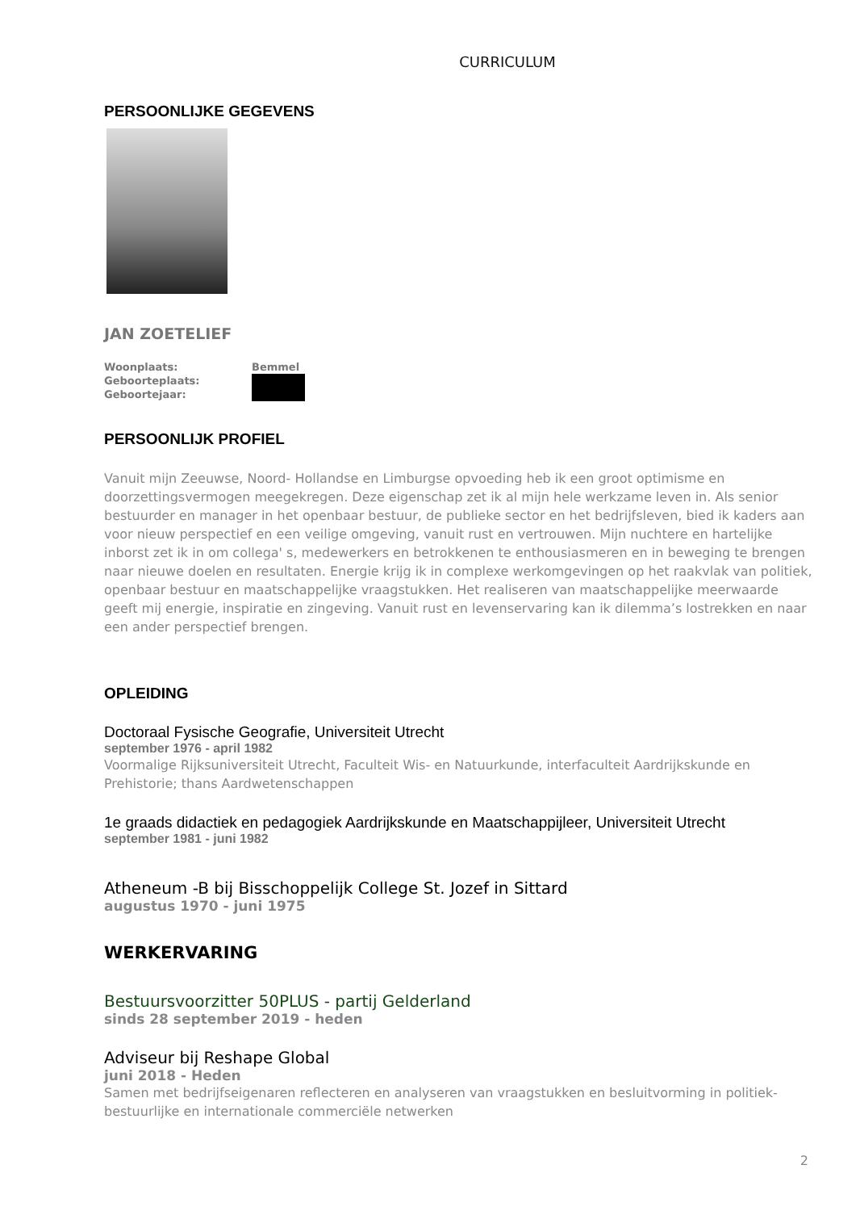CURRICULUM
PERSOONLIJKE GEGEVENS
JAN ZOETELIEF
Woonplaats:
Bemmel
Geboorteplaats:
Geboortejaar:
PERSOONLIJK PROFIEL
Vanuit mijn Zeeuwse, Noord- Hollandse en Limburgse opvoeding heb ik een groot optimisme en doorzettingsvermogen meegekregen. Deze eigenschap zet ik al mijn hele werkzame leven in. Als senior bestuurder en manager in het openbaar bestuur, de publieke sector en het bedrijfsleven, bied ik kaders aan voor nieuw perspectief en een veilige omgeving, vanuit rust en vertrouwen. Mijn nuchtere en hartelijke inborst zet ik in om collega' s, medewerkers en betrokkenen te enthousiasmeren en in beweging te brengen naar nieuwe doelen en resultaten. Energie krijg ik in complexe werkomgevingen op het raakvlak van politiek, openbaar bestuur en maatschappelijke vraagstukken. Het realiseren van maatschappelijke meerwaarde geeft mij energie, inspiratie en zingeving. Vanuit rust en levenservaring kan ik dilemma’s lostrekken en naar een ander perspectief brengen.
OPLEIDING
Doctoraal Fysische Geografie, Universiteit Utrecht
september 1976 - april 1982
Voormalige Rijksuniversiteit Utrecht, Faculteit Wis- en Natuurkunde, interfaculteit Aardrijkskunde en Prehistorie; thans Aardwetenschappen
1e graads didactiek en pedagogiek Aardrijkskunde en Maatschappijleer, Universiteit Utrecht
september 1981 - juni 1982
Atheneum -B bij Bisschoppelijk College St. Jozef in Sittard
augustus 1970 - juni 1975
WERKERVARING
Bestuursvoorzitter 50PLUS - partij Gelderland
sinds 28 september 2019 - heden
Adviseur bij Reshape Global
juni 2018 - Heden
Samen met bedrijfseigenaren reflecteren en analyseren van vraagstukken en besluitvorming in politiek-bestuurlijke en internationale commerciële netwerken
2